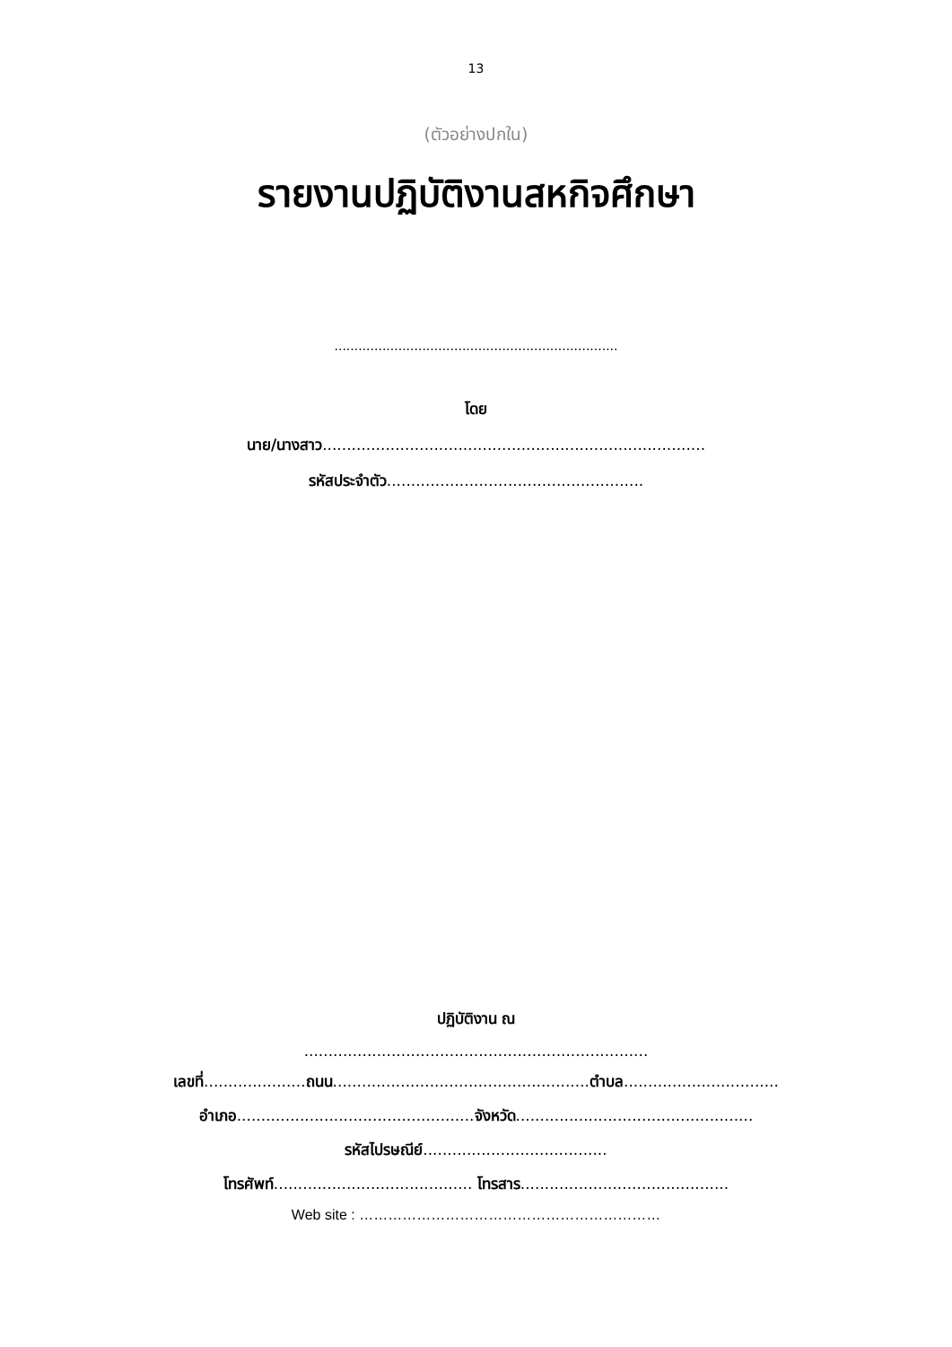13
(ตัวอย่างปกใน)
รายงานปฏิบัติงานสหกิจศึกษา
.......................................................................
โดย
นาย/นางสาว...............................................................................
รหัสประจำตัว.....................................................
ปฏิบัติงาน ณ
.......................................................................
เลขที่.....................ถนน.....................................................ตำบล................................
อำเภอ.................................................จังหวัด.................................................
รหัสไปรษณีย์......................................
โทรศัพท์......................................... โทรสาร...........................................
Web site : ………………………………………………………